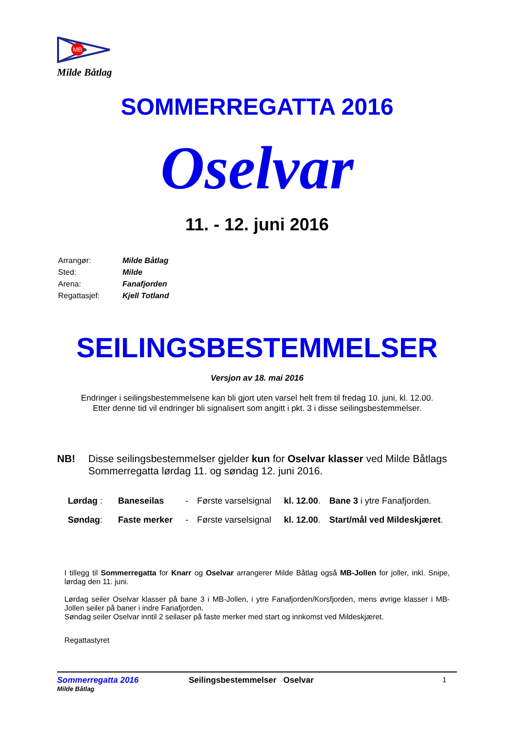MB
Milde Båtlag
SOMMERREGATTA 2016
Oselvar
11. - 12. juni 2016
| Arrangør: | Milde Båtlag |
| Sted: | Milde |
| Arena: | Fanafjorden |
| Regattasjef: | Kjell Totland |
SEILINGSBESTEMMELSER
Versjon av 18. mai 2016
Endringer i seilingsbestemmelsene kan bli gjort uten varsel helt frem til fredag 10. juni, kl. 12.00.
Etter denne tid vil endringer bli signalisert som angitt i pkt. 3 i disse seilingsbestemmelser.
NB! Disse seilingsbestemmelser gjelder kun for Oselvar klasser ved Milde Båtlags Sommerregatta lørdag 11. og søndag 12. juni 2016.
| Lørdag : | Baneseilas | - | Første varselsignal | kl. 12.00 . | Bane 3 i ytre Fanafjorden. |
| Søndag : | Faste merker | - | Første varselsignal | kl. 12.00 . | Start/mål ved Mildeskjæret . |
I tillegg til Sommerregatta for Knarr og Oselvar arrangerer Milde Båtlag også MB-Jollen for joller, inkl. Snipe, lørdag den 11. juni.
Lørdag seiler Oselvar klasser på bane 3 i MB-Jollen, i ytre Fanafjorden/Korsfjorden, mens øvrige klasser i MB-Jollen seiler på baner i indre Fanafjorden.
Søndag seiler Oselvar inntil 2 seilaser på faste merker med start og innkomst ved Mildeskjæret.
Regattastyret
Sommerregatta 2016
Milde Båtlag
Seilingsbestemmelser Oselvar 1